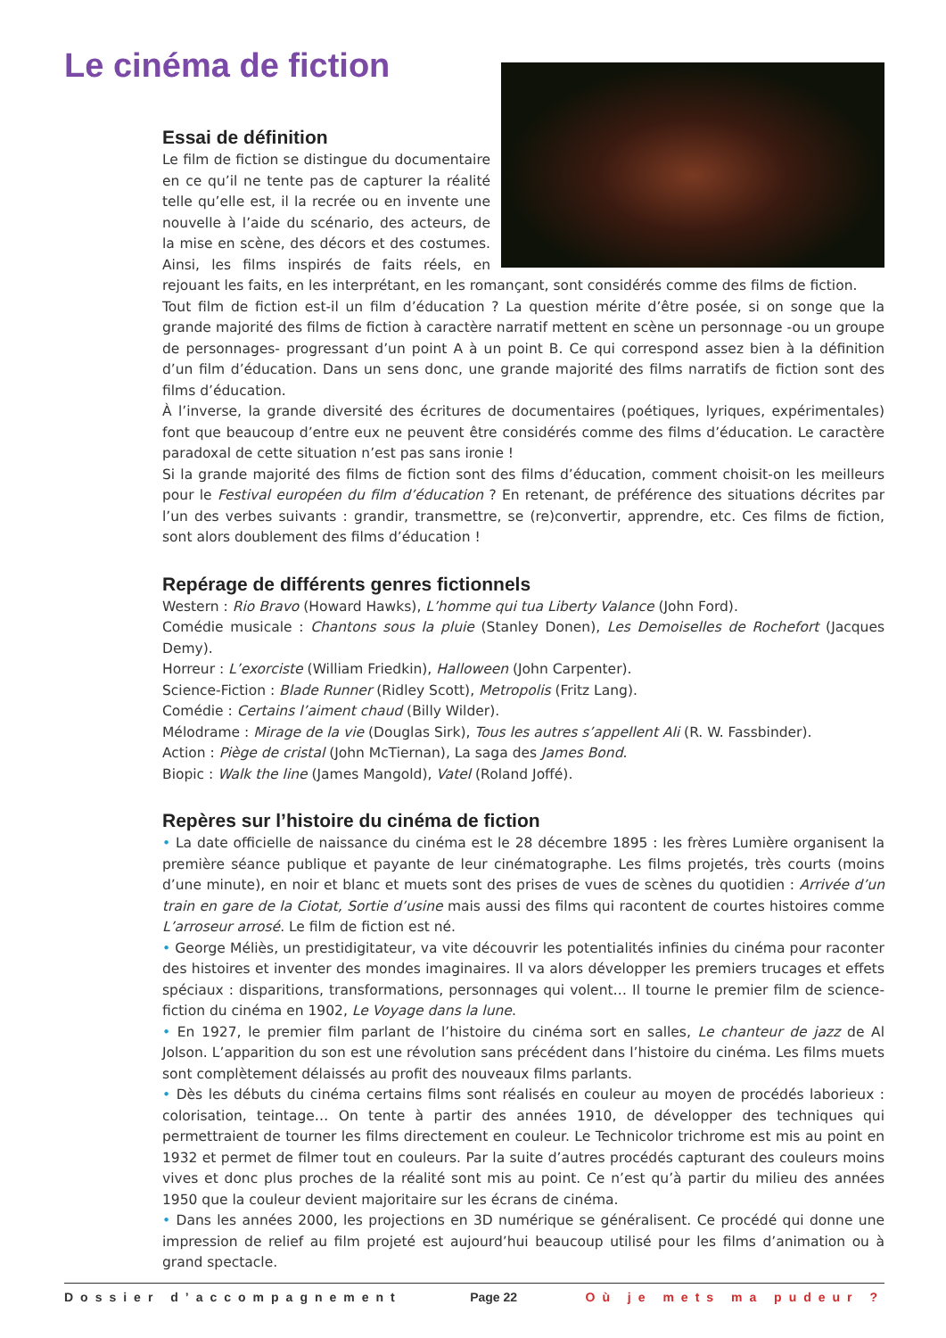Le cinéma de fiction
Essai de définition
Le film de fiction se distingue du documentaire en ce qu’il ne tente pas de capturer la réalité telle qu’elle est, il la recrée ou en invente une nouvelle à l’aide du scénario, des acteurs, de la mise en scène, des décors et des costumes. Ainsi, les films inspirés de faits réels, en rejouant les faits, en les interprétant, en les romançant, sont considérés comme des films de fiction.
Tout film de fiction est-il un film d’éducation ? La question mérite d’être posée, si on songe que la grande majorité des films de fiction à caractère narratif mettent en scène un personnage -ou un groupe de personnages- progressant d’un point A à un point B. Ce qui correspond assez bien à la définition d’un film d’éducation. Dans un sens donc, une grande majorité des films narratifs de fiction sont des films d’éducation.
À l’inverse, la grande diversité des écritures de documentaires (poétiques, lyriques, expérimentales) font que beaucoup d’entre eux ne peuvent être considérés comme des films d’éducation. Le caractère paradoxal de cette situation n’est pas sans ironie !
Si la grande majorité des films de fiction sont des films d’éducation, comment choisit-on les meilleurs pour le Festival européen du film d’éducation ? En retenant, de préférence des situations décrites par l’un des verbes suivants : grandir, transmettre, se (re)convertir, apprendre, etc. Ces films de fiction, sont alors doublement des films d’éducation !
Repérage de différents genres fictionnels
Western : Rio Bravo (Howard Hawks), L’homme qui tua Liberty Valance (John Ford).
Comédie musicale : Chantons sous la pluie (Stanley Donen), Les Demoiselles de Rochefort (Jacques Demy).
Horreur : L’exorciste (William Friedkin), Halloween (John Carpenter).
Science-Fiction : Blade Runner (Ridley Scott), Metropolis (Fritz Lang).
Comédie : Certains l’aiment chaud (Billy Wilder).
Mélodrame : Mirage de la vie (Douglas Sirk), Tous les autres s’appellent Ali (R. W. Fassbinder).
Action : Piège de cristal (John McTiernan), La saga des James Bond.
Biopic : Walk the line (James Mangold), Vatel (Roland Joffé).
Repères sur l’histoire du cinéma de fiction
• La date officielle de naissance du cinéma est le 28 décembre 1895 : les frères Lumière organisent la première séance publique et payante de leur cinématographe. Les films projetés, très courts (moins d’une minute), en noir et blanc et muets sont des prises de vues de scènes du quotidien : Arrivée d’un train en gare de la Ciotat, Sortie d’usine mais aussi des films qui racontent de courtes histoires comme L’arroseur arrosé. Le film de fiction est né.
• George Méliès, un prestidigitateur, va vite découvrir les potentialités infinies du cinéma pour raconter des histoires et inventer des mondes imaginaires. Il va alors développer les premiers trucages et effets spéciaux : disparitions, transformations, personnages qui volent… Il tourne le premier film de science-fiction du cinéma en 1902, Le Voyage dans la lune.
• En 1927, le premier film parlant de l’histoire du cinéma sort en salles, Le chanteur de jazz de Al Jolson. L’apparition du son est une révolution sans précédent dans l’histoire du cinéma. Les films muets sont complètement délaissés au profit des nouveaux films parlants.
• Dès les débuts du cinéma certains films sont réalisés en couleur au moyen de procédés laborieux : colorisation, teintage… On tente à partir des années 1910, de développer des techniques qui permettraient de tourner les films directement en couleur. Le Technicolor trichrome est mis au point en 1932 et permet de filmer tout en couleurs. Par la suite d’autres procédés capturant des couleurs moins vives et donc plus proches de la réalité sont mis au point. Ce n’est qu’à partir du milieu des années 1950 que la couleur devient majoritaire sur les écrans de cinéma.
• Dans les années 2000, les projections en 3D numérique se généralisent. Ce procédé qui donne une impression de relief au film projeté est aujourd’hui beaucoup utilisé pour les films d’animation ou à grand spectacle.
Dossier d’accompagnement Page 22 Où je mets ma pudeur ?